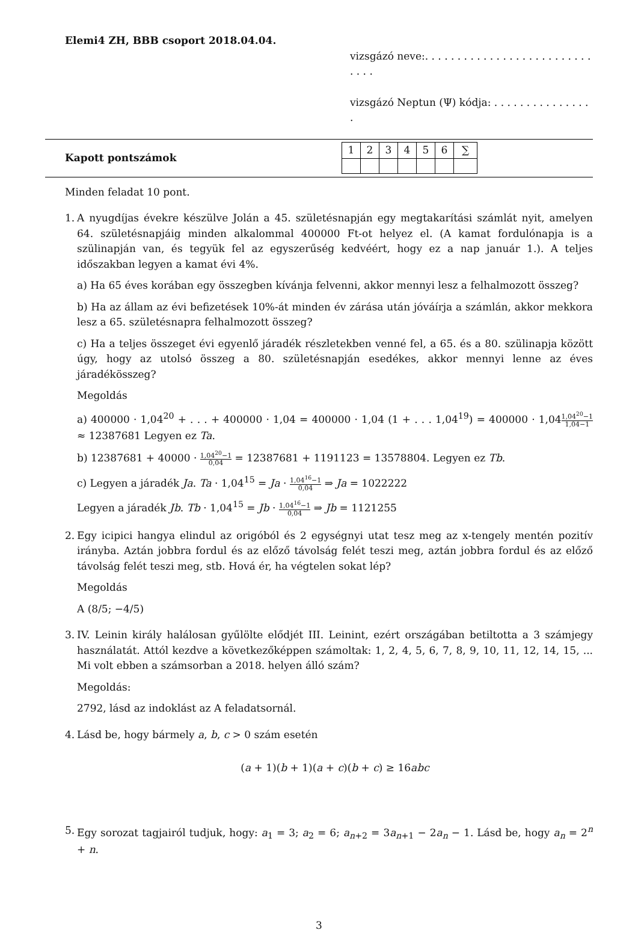Elemi4 ZH, BBB csoport 2018.04.04.
vizsgázó neve:. . . . . . . . . . . . . . . . . . . . . . . . . . . . . .
vizsgázó Neptun (Ψ) kódja: . . . . . . . . . . . . . . . .
Kapott pontszámok
| 1 | 2 | 3 | 4 | 5 | 6 | ∑ |
Minden feladat 10 pont.
1.
A nyugdíjas évekre készülve Jolán a 45. születésnapján egy megtakarítási számlát nyit, amelyen 64. születésnapjáig minden alkalommal 400000 Ft-ot helyez el. (A kamat fordulónapja is a szülinapján van, és tegyük fel az egyszerűség kedvéért, hogy ez a nap január 1.). A teljes időszakban legyen a kamat évi 4%.
a) Ha 65 éves korában egy összegben kívánja felvenni, akkor mennyi lesz a felhalmozott összeg?
b) Ha az állam az évi befizetések 10%-át minden év zárása után jóváírja a számlán, akkor mekkora lesz a 65. születésnapra felhalmozott összeg?
c) Ha a teljes összeget évi egyenlő járadék részletekben venné fel, a 65. és a 80. szülinapja között úgy, hogy az utolsó összeg a 80. születésnapján esedékes, akkor mennyi lenne az éves járadékösszeg?
Megoldás
a) 400000 · 1,04<sup>20</sup> + . . . + 400000 · 1,04 = 400000 · 1,04 (1 + . . . 1,04<sup>19</sup>) = 400000 · 1,041,04<sup>20</sup>−1 1,04−1 ≈ 12387681 Legyen ez Ta.
b) 12387681 + 40000 · 1,04<sup>20</sup>−1 0,04 = 12387681 + 1191123 = 13578804. Legyen ez Tb.
c) Legyen a járadék Ja. Ta · 1,04<sup>15</sup> = Ja · 1,04<sup>16</sup>−1 0,04 ⇒ Ja = 1022222
Legyen a járadék Jb. Tb · 1,04<sup>15</sup> = Jb · 1,04<sup>16</sup>−1 0,04 ⇒ Jb = 1121255
2.
Egy icipici hangya elindul az origóból és 2 egységnyi utat tesz meg az x-tengely mentén pozitív irányba. Aztán jobbra fordul és az előző távolság felét teszi meg, aztán jobbra fordul és az előző távolság felét teszi meg, stb. Hová ér, ha végtelen sokat lép?
Megoldás
A (8/5; −4/5)
3.
IV. Leinin király halálosan gyűlölte elődjét III. Leinint, ezért országában betiltotta a 3 számjegy használatát. Attól kezdve a következőképpen számoltak: 1, 2, 4, 5, 6, 7, 8, 9, 10, 11, 12, 14, 15, ... Mi volt ebben a számsorban a 2018. helyen álló szám?
Megoldás:
2792, lásd az indoklást az A feladatsornál.
4.
Lásd be, hogy bármely a, b, c > 0 szám esetén
(a + 1)(b + 1)(a + c)(b + c) ≥ 16abc
5.
Egy sorozat tagjairól tudjuk, hogy: a<sub>1</sub> = 3; a<sub>2</sub> = 6; a<sub>n+2</sub> = 3a<sub>n+1</sub> − 2a<sub>n</sub> − 1. Lásd be, hogy a<sub>n</sub> = 2<sup>n</sup> + n.
3